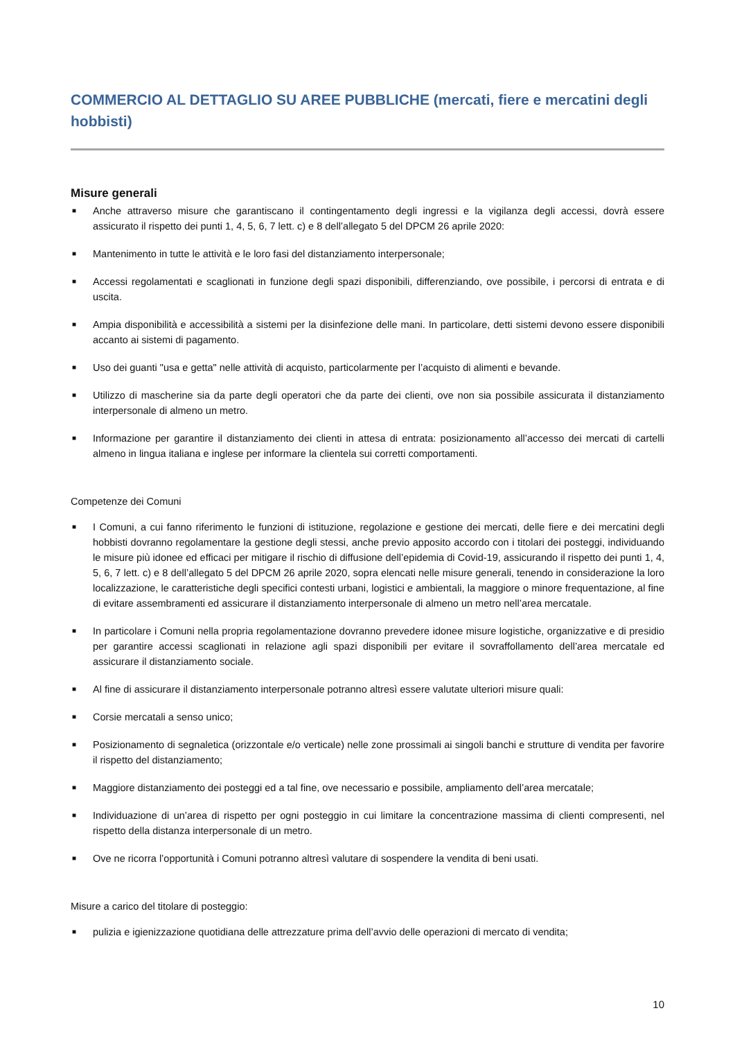COMMERCIO AL DETTAGLIO SU AREE PUBBLICHE (mercati, fiere e mercatini degli hobbisti)
Misure generali
■ Anche attraverso misure che garantiscano il contingentamento degli ingressi e la vigilanza degli accessi, dovrà essere assicurato il rispetto dei punti 1, 4, 5, 6, 7 lett. c) e 8 dell’allegato 5 del DPCM 26 aprile 2020:
■ Mantenimento in tutte le attività e le loro fasi del distanziamento interpersonale;
■ Accessi regolamentati e scaglionati in funzione degli spazi disponibili, differenziando, ove possibile, i percorsi di entrata e di uscita.
■ Ampia disponibilità e accessibilità a sistemi per la disinfezione delle mani. In particolare, detti sistemi devono essere disponibili accanto ai sistemi di pagamento.
■ Uso dei guanti "usa e getta" nelle attività di acquisto, particolarmente per l’acquisto di alimenti e bevande.
■ Utilizzo di mascherine sia da parte degli operatori che da parte dei clienti, ove non sia possibile assicurata il distanziamento interpersonale di almeno un metro.
■ Informazione per garantire il distanziamento dei clienti in attesa di entrata: posizionamento all’accesso dei mercati di cartelli almeno in lingua italiana e inglese per informare la clientela sui corretti comportamenti.
Competenze dei Comuni
■ I Comuni, a cui fanno riferimento le funzioni di istituzione, regolazione e gestione dei mercati, delle fiere e dei mercatini degli hobbisti dovranno regolamentare la gestione degli stessi, anche previo apposito accordo con i titolari dei posteggi, individuando le misure più idonee ed efficaci per mitigare il rischio di diffusione dell’epidemia di Covid-19, assicurando il rispetto dei punti 1, 4, 5, 6, 7 lett. c) e 8 dell’allegato 5 del DPCM 26 aprile 2020, sopra elencati nelle misure generali, tenendo in considerazione la loro localizzazione, le caratteristiche degli specifici contesti urbani, logistici e ambientali, la maggiore o minore frequentazione, al fine di evitare assembramenti ed assicurare il distanziamento interpersonale di almeno un metro nell’area mercatale.
■ In particolare i Comuni nella propria regolamentazione dovranno prevedere idonee misure logistiche, organizzative e di presidio per garantire accessi scaglionati in relazione agli spazi disponibili per evitare il sovraffollamento dell’area mercatale ed assicurare il distanziamento sociale.
■ Al fine di assicurare il distanziamento interpersonale potranno altresì essere valutate ulteriori misure quali:
■ Corsie mercatali a senso unico;
■ Posizionamento di segnaletica (orizzontale e/o verticale) nelle zone prossimali ai singoli banchi e strutture di vendita per favorire il rispetto del distanziamento;
■ Maggiore distanziamento dei posteggi ed a tal fine, ove necessario e possibile, ampliamento dell’area mercatale;
■ Individuazione di un’area di rispetto per ogni posteggio in cui limitare la concentrazione massima di clienti compresenti, nel rispetto della distanza interpersonale di un metro.
■ Ove ne ricorra l’opportunità i Comuni potranno altresì valutare di sospendere la vendita di beni usati.
Misure a carico del titolare di posteggio:
■ pulizia e igienizzazione quotidiana delle attrezzature prima dell’avvio delle operazioni di mercato di vendita;
10